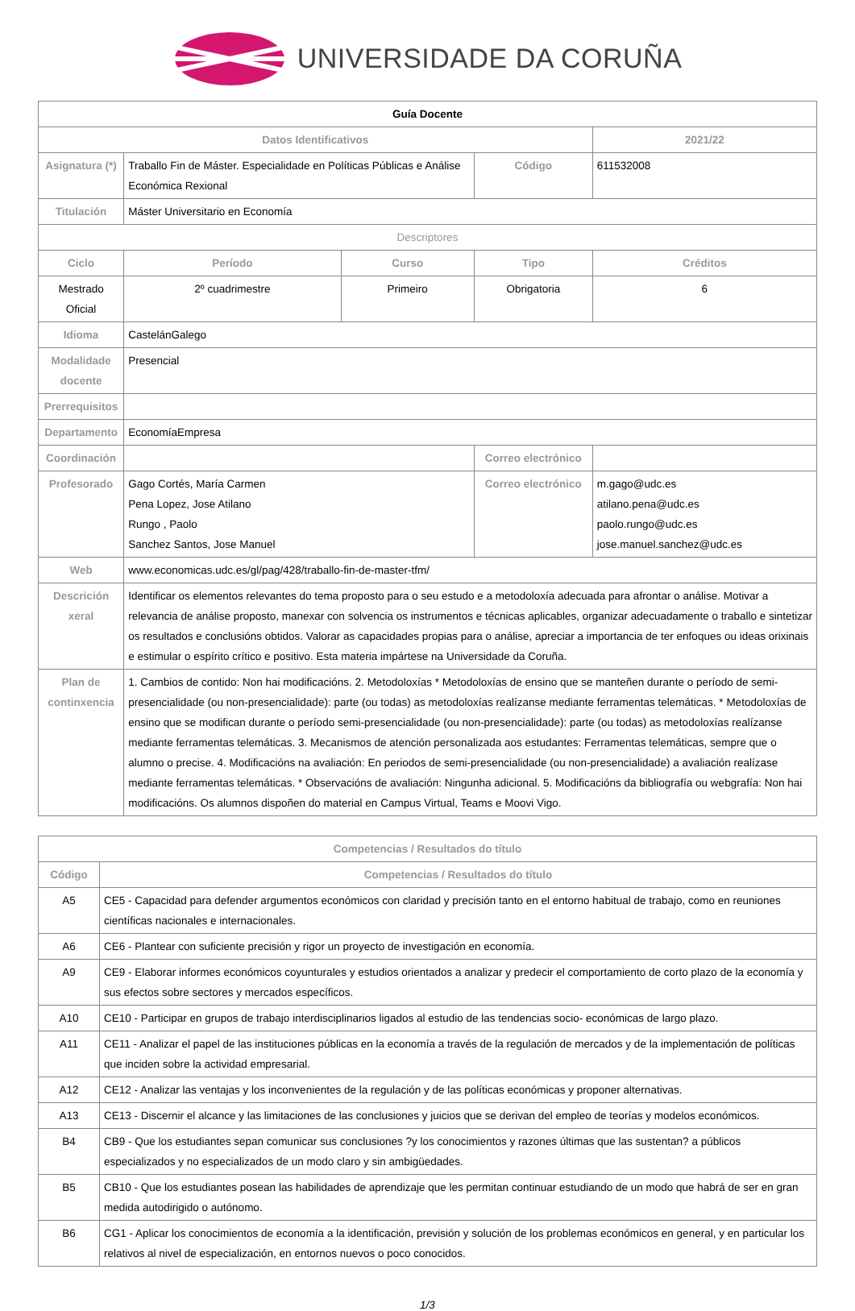UNIVERSIDADE DA CORUÑA
| Guía Docente | | | | | |
| --- | --- | --- | --- | --- | --- |
| Datos Identificativos | | | | | 2021/22 |
| Asignatura (*) | Traballo Fin de Máster. Especialidade en Políticas Públicas e Análise Económica Rexional | | Código | | 611532008 |
| Titulación | Máster Universitario en Economía | | | | |
| Descriptores | | | | | |
| Ciclo | Período | Curso | Tipo | | Créditos |
| Mestrado Oficial | 2º cuadrimestre | Primeiro | Obrigatoria | | 6 |
| Idioma | CastelánGalego | | | | |
| Modalidade docente | Presencial | | | | |
| Prerrequisitos | | | | | |
| Departamento | EconomíaEmpresa | | | | |
| Coordinación | | | Correo electrónico | | |
| Profesorado | Gago Cortés, María Carmen Pena Lopez, Jose Atilano Rungo , Paolo Sanchez Santos, Jose Manuel | | Correo electrónico | m.gago@udc.es atilano.pena@udc.es paolo.rungo@udc.es jose.manuel.sanchez@udc.es | |
| Web | www.economicas.udc.es/gl/pag/428/traballo-fin-de-master-tfm/ | | | | |
| Descrición xeral | Identificar os elementos relevantes do tema proposto para o seu estudo e a metodoloxía adecuada para afrontar o análise. Motivar a relevancia de análise proposto, manexar con solvencia os instrumentos e técnicas aplicables, organizar adecuadamente o traballo e sintetizar os resultados e conclusións obtidos. Valorar as capacidades propias para o análise, apreciar a importancia de ter enfoques ou ideas orixinais e estimular o espírito crítico e positivo. Esta materia impártese na Universidade da Coruña. | | | | |
| Plan de continxencia | 1. Cambios de contido: Non hai modificacións. 2. Metodoloxías * Metodoloxías de ensino que se manteñen durante o período de semi-presencialidade (ou non-presencialidade): parte (ou todas) as metodoloxías realízanse mediante ferramentas telemáticas. * Metodoloxías de ensino que se modifican durante o período semi-presencialidade (ou non-presencialidade): parte (ou todas) as metodoloxías realízanse mediante ferramentas telemáticas. 3. Mecanismos de atención personalizada aos estudantes: Ferramentas telemáticas, sempre que o alumno o precise. 4. Modificacións na avaliación: En periodos de semi-presencialidade (ou non-presencialidade) a avaliación realízase mediante ferramentas telemáticas. * Observacións de avaliación: Ningunha adicional. 5. Modificacións da bibliografía ou webgrafía: Non hai modificacións. Os alumnos dispoñen do material en Campus Virtual, Teams e Moovi Vigo. | | | | |
| Competencias / Resultados do título | |
| --- | --- |
| Código | Competencias / Resultados do título |
| A5 | CE5 - Capacidad para defender argumentos económicos con claridad y precisión tanto en el entorno habitual de trabajo, como en reuniones científicas nacionales e internacionales. |
| A6 | CE6 - Plantear con suficiente precisión y rigor un proyecto de investigación en economía. |
| A9 | CE9 - Elaborar informes económicos coyunturales y estudios orientados a analizar y predecir el comportamiento de corto plazo de la economía y sus efectos sobre sectores y mercados específicos. |
| A10 | CE10 - Participar en grupos de trabajo interdisciplinarios ligados al estudio de las tendencias socio- económicas de largo plazo. |
| A11 | CE11 - Analizar el papel de las instituciones públicas en la economía a través de la regulación de mercados y de la implementación de políticas que inciden sobre la actividad empresarial. |
| A12 | CE12 - Analizar las ventajas y los inconvenientes de la regulación y de las políticas económicas y proponer alternativas. |
| A13 | CE13 - Discernir el alcance y las limitaciones de las conclusiones y juicios que se derivan del empleo de teorías y modelos económicos. |
| B4 | CB9 - Que los estudiantes sepan comunicar sus conclusiones ?y los conocimientos y razones últimas que las sustentan? a públicos especializados y no especializados de un modo claro y sin ambigüedades. |
| B5 | CB10 - Que los estudiantes posean las habilidades de aprendizaje que les permitan continuar estudiando de un modo que habrá de ser en gran medida autodirigido o autónomo. |
| B6 | CG1 - Aplicar los conocimientos de economía a la identificación, previsión y solución de los problemas económicos en general, y en particular los relativos al nivel de especialización, en entornos nuevos o poco conocidos. |
1/3